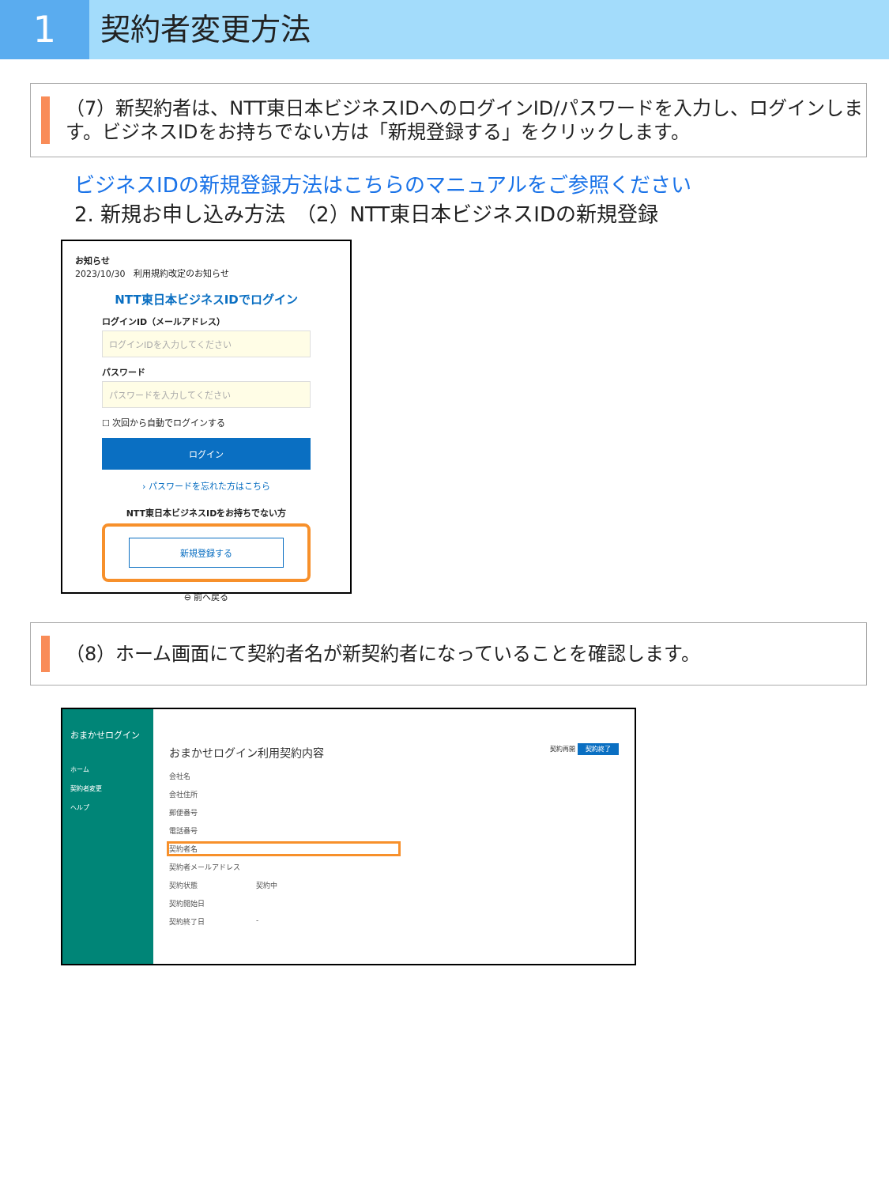1
契約者変更方法
（7）新契約者は、NTT東日本ビジネスIDへのログインID/パスワードを入力し、ログインします。ビジネスIDをお持ちでない方は「新規登録する」をクリックします。
ビジネスIDの新規登録方法はこちらのマニュアルをご参照ください
2. 新規お申し込み方法　（2）NTT東日本ビジネスIDの新規登録
お知らせ
2023/10/30　利用規約改定のお知らせ
NTT東日本ビジネスIDでログイン
ログインID（メールアドレス）
ログインIDを入力してください
パスワード
パスワードを入力してください
☐ 次回から自動でログインする
ログイン
› パスワードを忘れた方はこちら
NTT東日本ビジネスIDをお持ちでない方
新規登録する
⊖ 前へ戻る
（8）ホーム画面にて契約者名が新契約者になっていることを確認します。
おまかせログイン
ホーム
契約者変更
ヘルプ
おまかせログイン利用契約内容 契約再開 契約終了
会社名
会社住所
郵便番号
電話番号
契約者名
契約者メールアドレス
契約状態 契約中
契約開始日
契約終了日 -